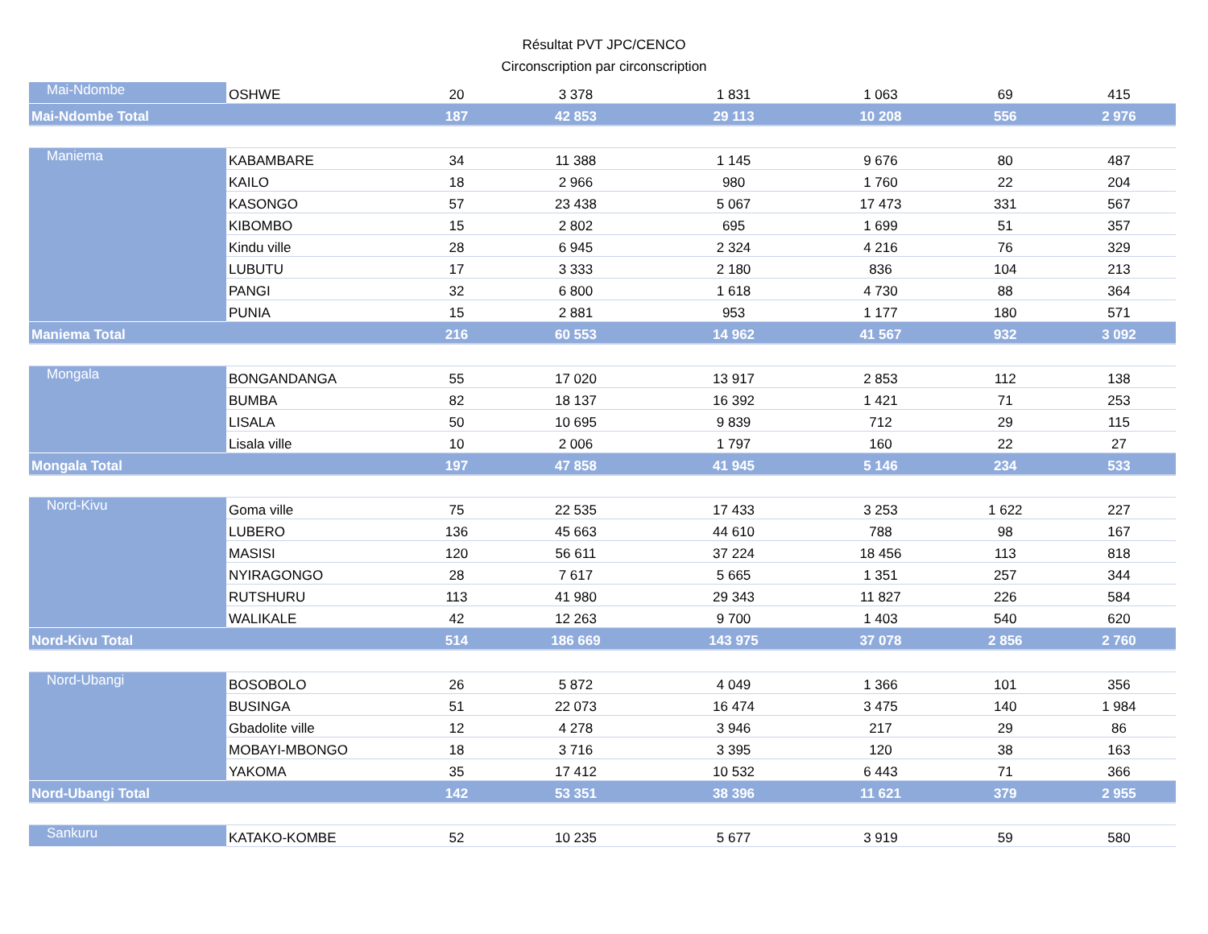Résultat PVT JPC/CENCO
Circonscription par circonscription
| Mai-Ndombe | OSHWE | 20 | 3 378 | 1 831 | 1 063 | 69 | 415 |
| Mai-Ndombe Total | | 187 | 42 853 | 29 113 | 10 208 | 556 | 2 976 |
| Maniema | KABAMBARE | 34 | 11 388 | 1 145 | 9 676 | 80 | 487 |
| | KAILO | 18 | 2 966 | 980 | 1 760 | 22 | 204 |
| | KASONGO | 57 | 23 438 | 5 067 | 17 473 | 331 | 567 |
| | KIBOMBO | 15 | 2 802 | 695 | 1 699 | 51 | 357 |
| | Kindu ville | 28 | 6 945 | 2 324 | 4 216 | 76 | 329 |
| | LUBUTU | 17 | 3 333 | 2 180 | 836 | 104 | 213 |
| | PANGI | 32 | 6 800 | 1 618 | 4 730 | 88 | 364 |
| | PUNIA | 15 | 2 881 | 953 | 1 177 | 180 | 571 |
| Maniema Total | | 216 | 60 553 | 14 962 | 41 567 | 932 | 3 092 |
| Mongala | BONGANDANGA | 55 | 17 020 | 13 917 | 2 853 | 112 | 138 |
| | BUMBA | 82 | 18 137 | 16 392 | 1 421 | 71 | 253 |
| | LISALA | 50 | 10 695 | 9 839 | 712 | 29 | 115 |
| | Lisala ville | 10 | 2 006 | 1 797 | 160 | 22 | 27 |
| Mongala Total | | 197 | 47 858 | 41 945 | 5 146 | 234 | 533 |
| Nord-Kivu | Goma ville | 75 | 22 535 | 17 433 | 3 253 | 1 622 | 227 |
| | LUBERO | 136 | 45 663 | 44 610 | 788 | 98 | 167 |
| | MASISI | 120 | 56 611 | 37 224 | 18 456 | 113 | 818 |
| | NYIRAGONGO | 28 | 7 617 | 5 665 | 1 351 | 257 | 344 |
| | RUTSHURU | 113 | 41 980 | 29 343 | 11 827 | 226 | 584 |
| | WALIKALE | 42 | 12 263 | 9 700 | 1 403 | 540 | 620 |
| Nord-Kivu Total | | 514 | 186 669 | 143 975 | 37 078 | 2 856 | 2 760 |
| Nord-Ubangi | BOSOBOLO | 26 | 5 872 | 4 049 | 1 366 | 101 | 356 |
| | BUSINGA | 51 | 22 073 | 16 474 | 3 475 | 140 | 1 984 |
| | Gbadolite ville | 12 | 4 278 | 3 946 | 217 | 29 | 86 |
| | MOBAYI-MBONGO | 18 | 3 716 | 3 395 | 120 | 38 | 163 |
| | YAKOMA | 35 | 17 412 | 10 532 | 6 443 | 71 | 366 |
| Nord-Ubangi Total | | 142 | 53 351 | 38 396 | 11 621 | 379 | 2 955 |
| Sankuru | KATAKO-KOMBE | 52 | 10 235 | 5 677 | 3 919 | 59 | 580 |